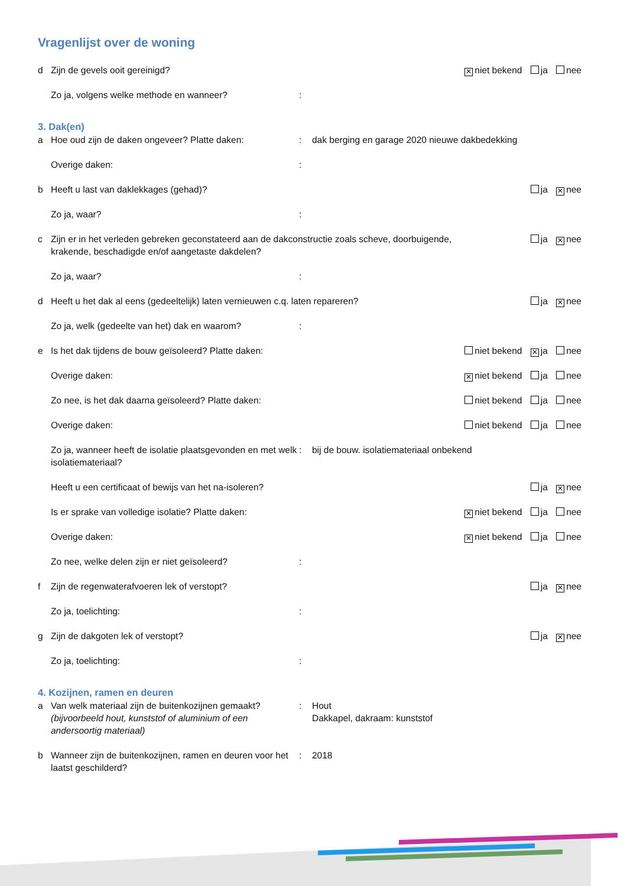Vragenlijst over de woning
d Zijn de gevels ooit gereinigd? ✕ niet bekend ja nee
Zo ja, volgens welke methode en wanneer?:
3. Dak(en)
a Hoe oud zijn de daken ongeveer? Platte daken:: dak berging en garage 2020 nieuwe dakbedekking
Overige daken::
b Heeft u last van daklekkages (gehad)? ja ✕ nee
Zo ja, waar?:
c Zijn er in het verleden gebreken geconstateerd aan de dakconstructie zoals scheve, doorbuigende, krakende, beschadigde en/of aangetaste dakdelen? ja ✕ nee
Zo ja, waar?:
d Heeft u het dak al eens (gedeeltelijk) laten vernieuwen c.q. laten repareren? ja ✕ nee
Zo ja, welk (gedeelte van het) dak en waarom?:
e Is het dak tijdens de bouw geïsoleerd? Platte daken: niet bekend ✕ ja nee
Overige daken: ✕ niet bekend ja nee
Zo nee, is het dak daarna geïsoleerd? Platte daken: niet bekend ja nee
Overige daken: niet bekend ja nee
Zo ja, wanneer heeft de isolatie plaatsgevonden en met welk isolatiemateriaal?: bij de bouw. isolatiemateriaal onbekend
Heeft u een certificaat of bewijs van het na-isoleren? ja ✕ nee
Is er sprake van volledige isolatie? Platte daken: ✕ niet bekend ja nee
Overige daken: ✕ niet bekend ja nee
Zo nee, welke delen zijn er niet geïsoleerd?:
f Zijn de regenwaterafvoeren lek of verstopt? ja ✕ nee
Zo ja, toelichting::
g Zijn de dakgoten lek of verstopt? ja ✕ nee
Zo ja, toelichting::
4. Kozijnen, ramen en deuren
a Van welk materiaal zijn de buitenkozijnen gemaakt? (bijvoorbeeld hout, kunststof of aluminium of een andersoortig materiaal): Hout
Dakkapel, dakraam: kunststof
b Wanneer zijn de buitenkozijnen, ramen en deuren voor het laatst geschilderd?: 2018